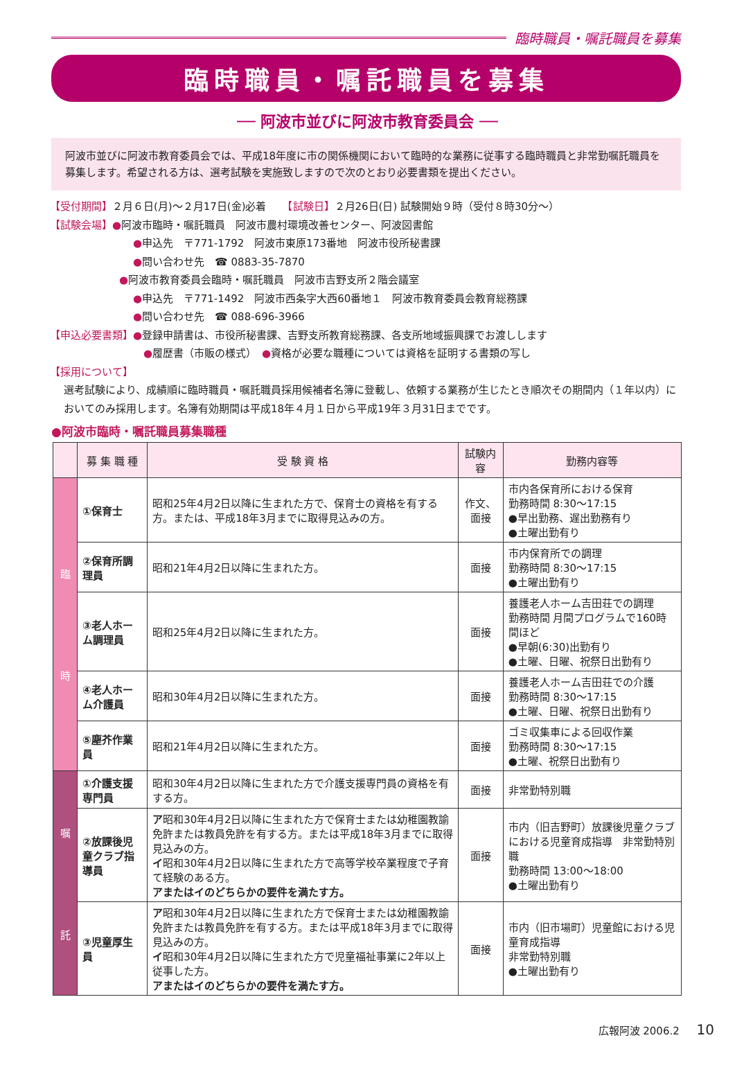臨時職員・嘱託職員を募集
臨時職員・嘱託職員を募集
── 阿波市並びに阿波市教育委員会 ──
阿波市並びに阿波市教育委員会では、平成18年度に市の関係機関において臨時的な業務に従事する臨時職員と非常勤嘱託職員を募集します。希望される方は、選考試験を実施致しますので次のとおり必要書類を提出ください。
【受付期間】２月６日(月)～２月17日(金)必着　　【試験日】２月26日(日) 試験開始９時（受付８時30分～）
【試験会場】●阿波市臨時・嘱託職員　阿波市農村環境改善センター、阿波図書館
●申込先　〒771-1792　阿波市東原173番地　阿波市役所秘書課
●問い合わせ先　☎ 0883-35-7870
●阿波市教育委員会臨時・嘱託職員　阿波市吉野支所２階会議室
●申込先　〒771-1492　阿波市西条字大西60番地１　阿波市教育委員会教育総務課
●問い合わせ先　☎ 088-696-3966
【申込必要書類】●登録申請書は、市役所秘書課、吉野支所教育総務課、各支所地域振興課でお渡しします
●履歴書（市販の様式）　●資格が必要な職種については資格を証明する書類の写し
【採用について】
選考試験により、成績順に臨時職員・嘱託職員採用候補者名簿に登載し、依頼する業務が生じたとき順次その期間内（１年以内）においてのみ採用します。名簿有効期間は平成18年４月１日から平成19年３月31日までです。
●阿波市臨時・嘱託職員募集職種
| | 募 集 職 種 | 受 験 資 格 | 試験内容 | 勤務内容等 |
| --- | --- | --- | --- | --- |
| 臨 時 | ①保育士 | 昭和25年4月2日以降に生まれた方で、保育士の資格を有する方。または、平成18年3月までに取得見込みの方。 | 作文、面接 | 市内各保育所における保育 勤務時間 8:30～17:15 ●早出勤務、遅出勤務有り ●土曜出勤有り |
| | ②保育所調理員 | 昭和21年4月2日以降に生まれた方。 | 面接 | 市内保育所での調理 勤務時間 8:30～17:15 ●土曜出勤有り |
| | ③老人ホーム調理員 | 昭和25年4月2日以降に生まれた方。 | 面接 | 養護老人ホーム吉田荘での調理 勤務時間 月間プログラムで160時間ほど ●早朝(6:30)出勤有り ●土曜、日曜、祝祭日出勤有り |
| | ④老人ホーム介護員 | 昭和30年4月2日以降に生まれた方。 | 面接 | 養護老人ホーム吉田荘での介護 勤務時間 8:30～17:15 ●土曜、日曜、祝祭日出勤有り |
| | ⑤塵芥作業員 | 昭和21年4月2日以降に生まれた方。 | 面接 | ゴミ収集車による回収作業 勤務時間 8:30～17:15 ●土曜、祝祭日出勤有り |
| 嘱 託 | ①介護支援専門員 | 昭和30年4月2日以降に生まれた方で介護支援専門員の資格を有する方。 | 面接 | 非常勤特別職 |
| | ②放課後児童クラブ指導員 | ア 昭和30年4月2日以降に生まれた方で保育士または幼稚園教諭免許または教員免許を有する方。または平成18年3月までに取得見込みの方。 イ 昭和30年4月2日以降に生まれた方で高等学校卒業程度で子育て経験のある方。 アまたはイのどちらかの要件を満たす方。 | 面接 | 市内（旧吉野町）放課後児童クラブにおける児童育成指導 非常勤特別職 勤務時間 13:00～18:00 ●土曜出勤有り |
| | ③児童厚生員 | ア 昭和30年4月2日以降に生まれた方で保育士または幼稚園教諭免許または教員免許を有する方。または平成18年3月までに取得見込みの方。 イ 昭和30年4月2日以降に生まれた方で児童福祉事業に2年以上従事した方。 アまたはイのどちらかの要件を満たす方。 | 面接 | 市内（旧市場町）児童館における児童育成指導 非常勤特別職 ●土曜出勤有り |
広報阿波 2006.2 10